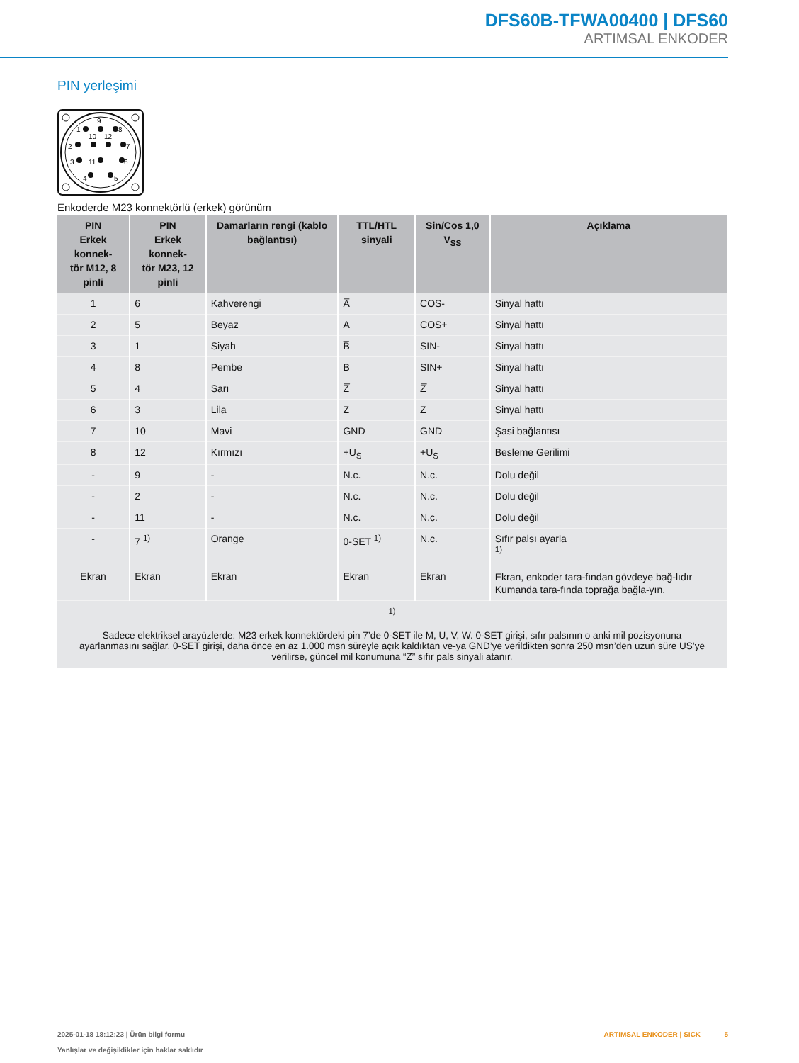DFS60B-TFWA00400 | DFS60
ARTIMSAL ENKODER
PIN yerleşimi
9
1
8
10
12
2
7
3
11
6
4
5
Enkoderde M23 konnektörlü (erkek) görünüm
| PIN Erkek konnek- tör M12, 8 pinli | PIN Erkek konnek- tör M23, 12 pinli | Damarların rengi (kablo bağlantısı) | TTL/HTL sinyali | Sin/Cos 1,0 V<sub>SS</sub> | Açıklama |
| --- | --- | --- | --- | --- | --- |
| 1 | 6 | Kahverengi | A̅ | COS- | Sinyal hattı |
| 2 | 5 | Beyaz | A | COS+ | Sinyal hattı |
| 3 | 1 | Siyah | B̅ | SIN- | Sinyal hattı |
| 4 | 8 | Pembe | B | SIN+ | Sinyal hattı |
| 5 | 4 | Sarı | Z̅ | Z̅ | Sinyal hattı |
| 6 | 3 | Lila | Z | Z | Sinyal hattı |
| 7 | 10 | Mavi | GND | GND | Şasi bağlantısı |
| 8 | 12 | Kırmızı | +U<sub>S</sub> | +U<sub>S</sub> | Besleme Gerilimi |
| - | 9 | - | N.c. | N.c. | Dolu değil |
| - | 2 | - | N.c. | N.c. | Dolu değil |
| - | 11 | - | N.c. | N.c. | Dolu değil |
| - | 7 <sup>1)</sup> | Orange | 0-SET <sup>1)</sup> | N.c. | Sıfır palsı ayarla <sup>1)</sup> |
| Ekran | Ekran | Ekran | Ekran | Ekran | Ekran, enkoder tara-fından gövdeye bağ-lıdır Kumanda tara-fında toprağa bağla-yın. |
| <sup>1)</sup> Sadece elektriksel arayüzlerde: M23 erkek konnektördeki pin 7’de 0-SET ile M, U, V, W. 0-SET girişi, sıfır palsının o anki mil pozisyonuna ayarlanmasını sağlar. 0-SET girişi, daha önce en az 1.000 msn süreyle açık kaldıktan ve-ya GND’ye verildikten sonra 250 msn’den uzun süre US’ye verilirse, güncel mil konumuna “Z” sıfır pals sinyali atanır. | | | | | |
2025-01-18 18:12:23 | Ürün bilgi formu
Yanlışlar ve değişiklikler için haklar saklıdır
ARTIMSAL ENKODER | SICK 5